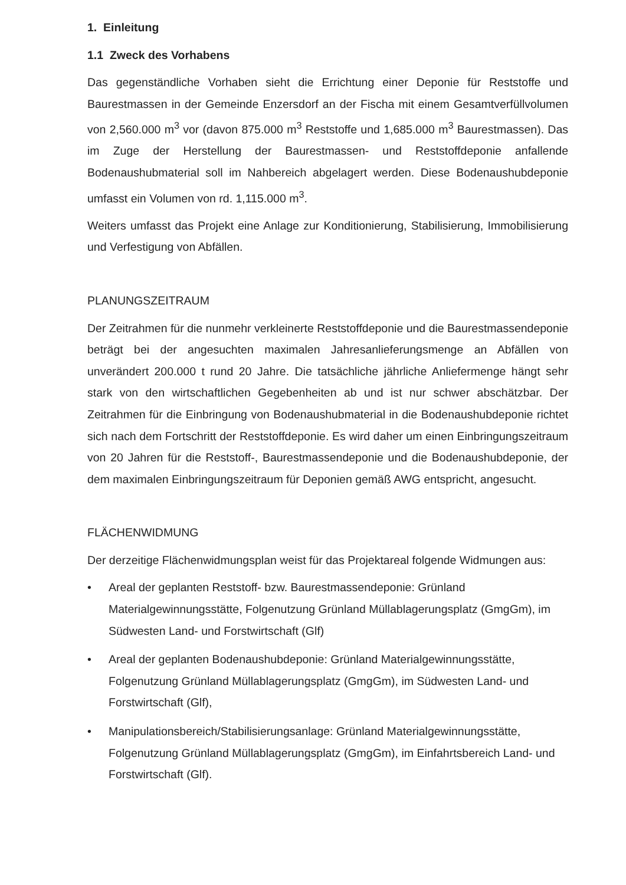1. Einleitung
1.1 Zweck des Vorhabens
Das gegenständliche Vorhaben sieht die Errichtung einer Deponie für Reststoffe und Baurestmassen in der Gemeinde Enzersdorf an der Fischa mit einem Gesamtverfüllvolumen von 2,560.000 m<sup>3</sup> vor (davon 875.000 m<sup>3</sup> Reststoffe und 1,685.000 m<sup>3</sup> Baurestmassen). Das im Zuge der Herstellung der Baurestmassen- und Reststoffdeponie anfallende Bodenaushubmaterial soll im Nahbereich abgelagert werden. Diese Bodenaushubdeponie umfasst ein Volumen von rd. 1,115.000 m<sup>3</sup>.
Weiters umfasst das Projekt eine Anlage zur Konditionierung, Stabilisierung, Immobilisierung und Verfestigung von Abfällen.
PLANUNGSZEITRAUM
Der Zeitrahmen für die nunmehr verkleinerte Reststoffdeponie und die Baurestmassendeponie beträgt bei der angesuchten maximalen Jahresanlieferungsmenge an Abfällen von unverändert 200.000 t rund 20 Jahre. Die tatsächliche jährliche Anliefermenge hängt sehr stark von den wirtschaftlichen Gegebenheiten ab und ist nur schwer abschätzbar. Der Zeitrahmen für die Einbringung von Bodenaushubmaterial in die Bodenaushubdeponie richtet sich nach dem Fortschritt der Reststoffdeponie. Es wird daher um einen Einbringungszeitraum von 20 Jahren für die Reststoff-, Baurestmassendeponie und die Bodenaushubdeponie, der dem maximalen Einbringungszeitraum für Deponien gemäß AWG entspricht, angesucht.
FLÄCHENWIDMUNG
Der derzeitige Flächenwidmungsplan weist für das Projektareal folgende Widmungen aus:
• Areal der geplanten Reststoff- bzw. Baurestmassendeponie: Grünland Materialgewinnungsstätte, Folgenutzung Grünland Müllablagerungsplatz (GmgGm), im Südwesten Land- und Forstwirtschaft (Glf)
• Areal der geplanten Bodenaushubdeponie: Grünland Materialgewinnungsstätte, Folgenutzung Grünland Müllablagerungsplatz (GmgGm), im Südwesten Land- und Forstwirtschaft (Glf),
• Manipulationsbereich/Stabilisierungsanlage: Grünland Materialgewinnungsstätte, Folgenutzung Grünland Müllablagerungsplatz (GmgGm), im Einfahrtsbereich Land- und Forstwirtschaft (Glf).